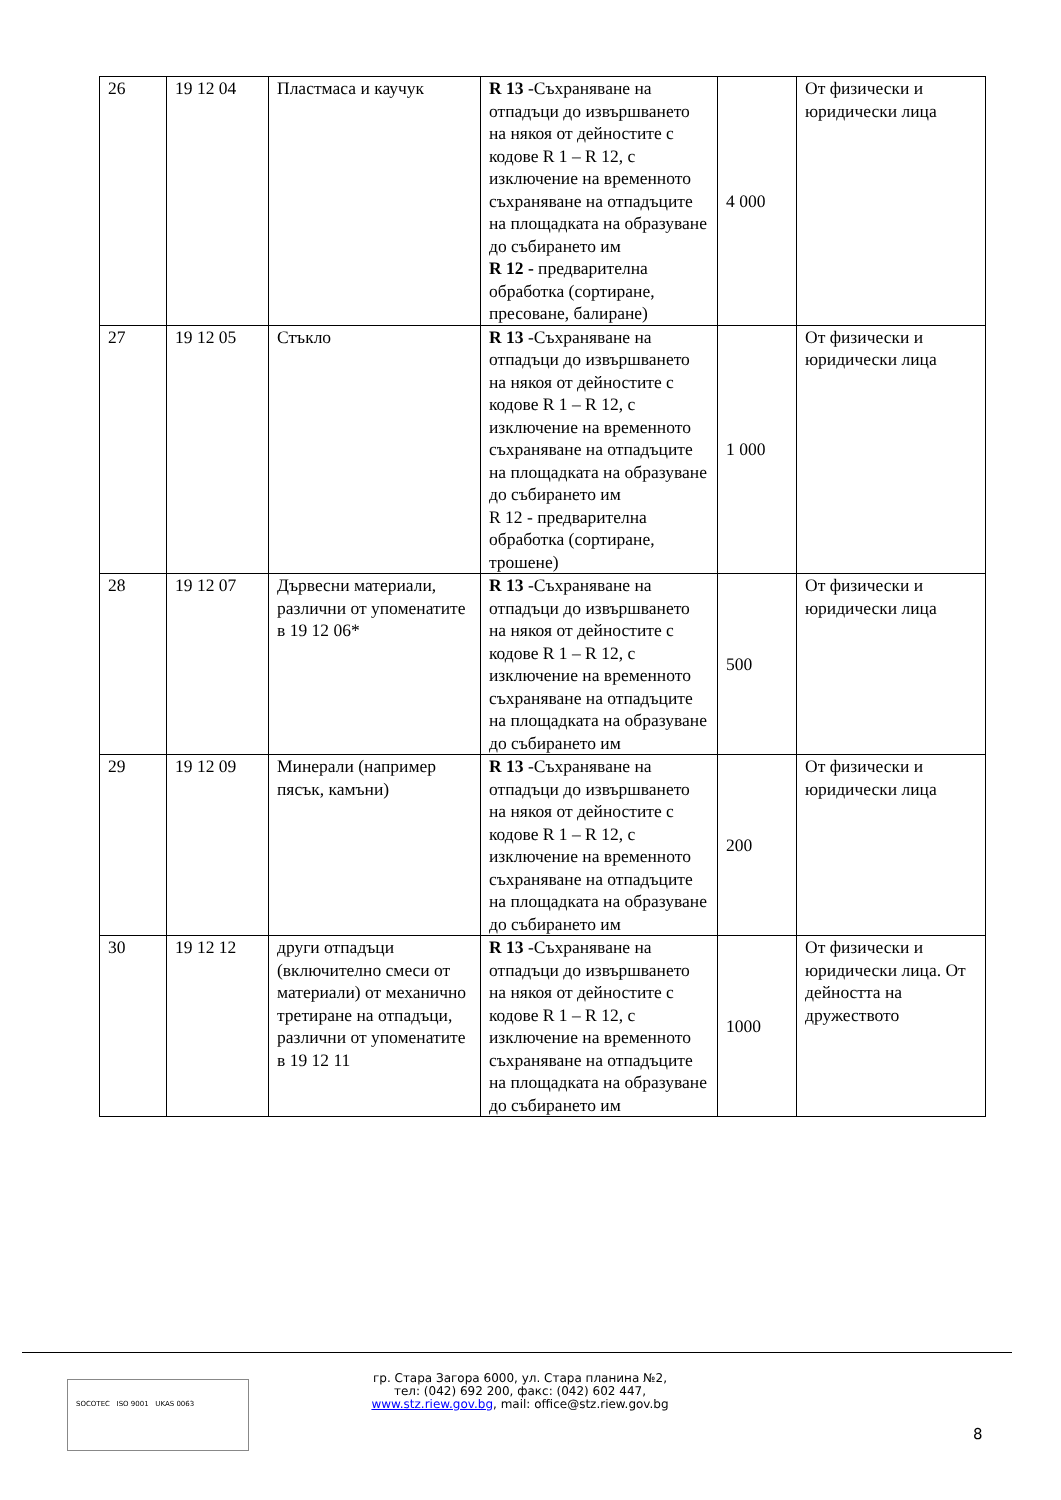| 26 | 19 12 04 | Пластмаса и каучук | R 13 -Съхраняване на отпадъци до извършването на някоя от дейностите с кодове R 1 – R 12, с изключение на временното съхраняване на отпадъците на площадката на образуване до събирането им R 12 - предварителна обработка (сортиране, пресоване, балиране) | 4 000 | От физически и юридически лица |
| 27 | 19 12 05 | Стъкло | R 13 -Съхраняване на отпадъци до извършването на някоя от дейностите с кодове R 1 – R 12, с изключение на временното съхраняване на отпадъците на площадката на образуване до събирането им R 12 - предварителна обработка (сортиране, трошене) | 1 000 | От физически и юридически лица |
| 28 | 19 12 07 | Дървесни материали, различни от упоменатите в 19 12 06* | R 13 -Съхраняване на отпадъци до извършването на някоя от дейностите с кодове R 1 – R 12, с изключение на временното съхраняване на отпадъците на площадката на образуване до събирането им | 500 | От физически и юридически лица |
| 29 | 19 12 09 | Минерали (например пясък, камъни) | R 13 -Съхраняване на отпадъци до извършването на някоя от дейностите с кодове R 1 – R 12, с изключение на временното съхраняване на отпадъците на площадката на образуване до събирането им | 200 | От физически и юридически лица |
| 30 | 19 12 12 | други отпадъци (включително смеси от материали) от механично третиране на отпадъци, различни от упоменатите в 19 12 11 | R 13 -Съхраняване на отпадъци до извършването на някоя от дейностите с кодове R 1 – R 12, с изключение на временното съхраняване на отпадъците на площадката на образуване до събирането им | 1000 | От физически и юридически лица. От дейността на дружеството |
SOCOTEC ISO 9001 UKAS 0063
гр. Стара Загора 6000, ул. Стара планина №2,
тел: (042) 692 200, факс: (042) 602 447,
www.stz.riew.gov.bg, mail: office@stz.riew.gov.bg
8